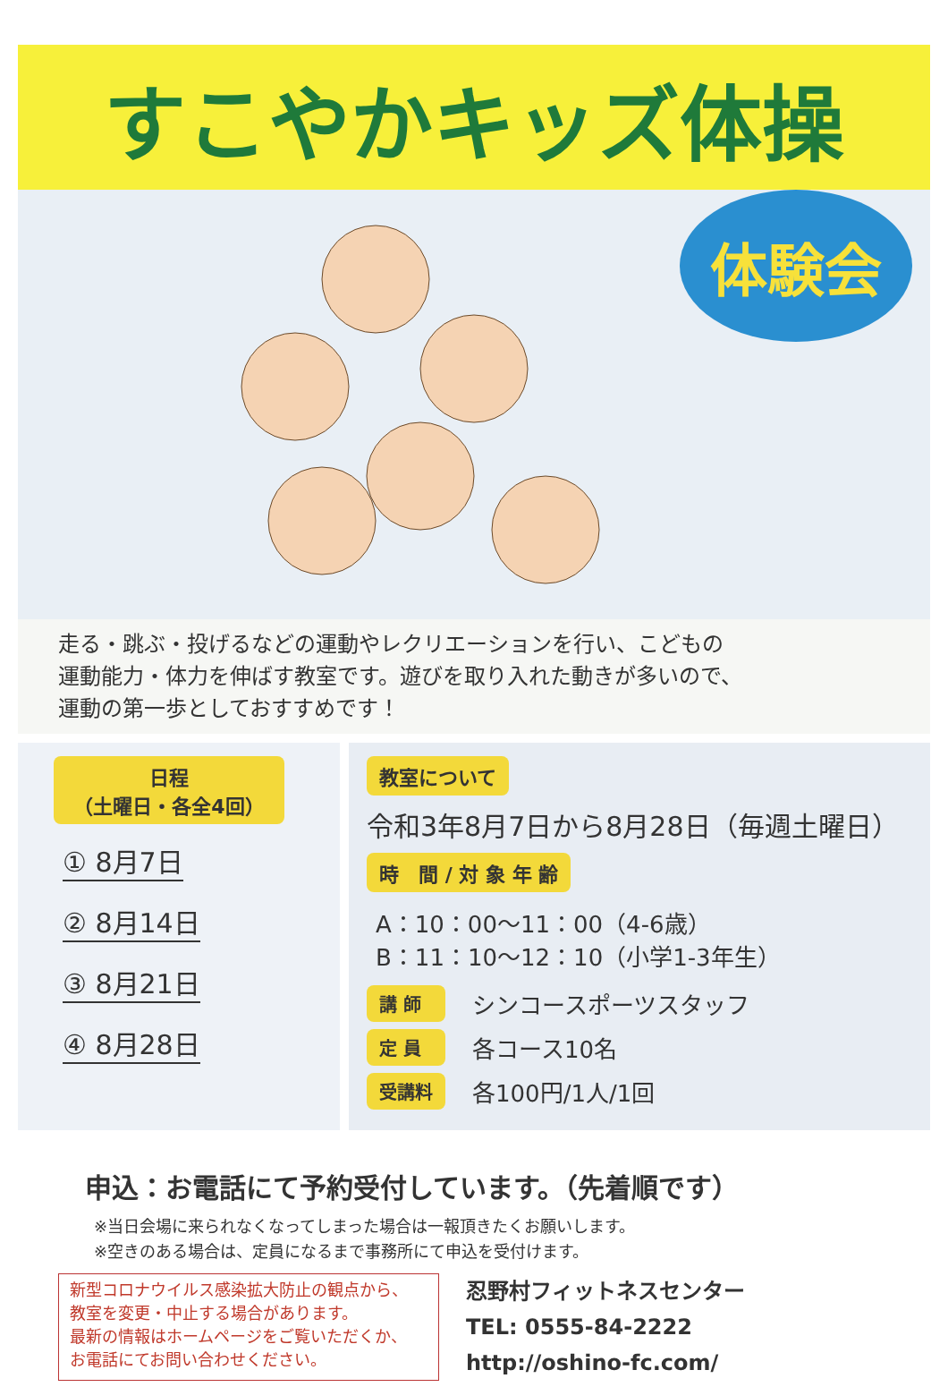すこやかキッズ体操
体験会
走る・跳ぶ・投げるなどの運動やレクリエーションを行い、こどもの
運動能力・体力を伸ばす教室です。遊びを取り入れた動きが多いので、
運動の第一歩としておすすめです！
日程
（土曜日・各全4回）
① 8月7日
② 8月14日
③ 8月21日
④ 8月28日
教室について
令和3年8月7日から8月28日（毎週土曜日）
時　間 / 対 象 年 齢
A：10：00～11：00（4-6歳）
B：11：10～12：10（小学1-3年生）
講 師 シンコースポーツスタッフ
定 員 各コース10名
受講料 各100円/1人/1回
申込：お電話にて予約受付しています。（先着順です）
※当日会場に来られなくなってしまった場合は一報頂きたくお願いします。
※空きのある場合は、定員になるまで事務所にて申込を受付けます。
新型コロナウイルス感染拡大防止の観点から、
教室を変更・中止する場合があります。
最新の情報はホームページをご覧いただくか、
お電話にてお問い合わせください。
忍野村フィットネスセンター
TEL: 0555-84-2222
http://oshino-fc.com/